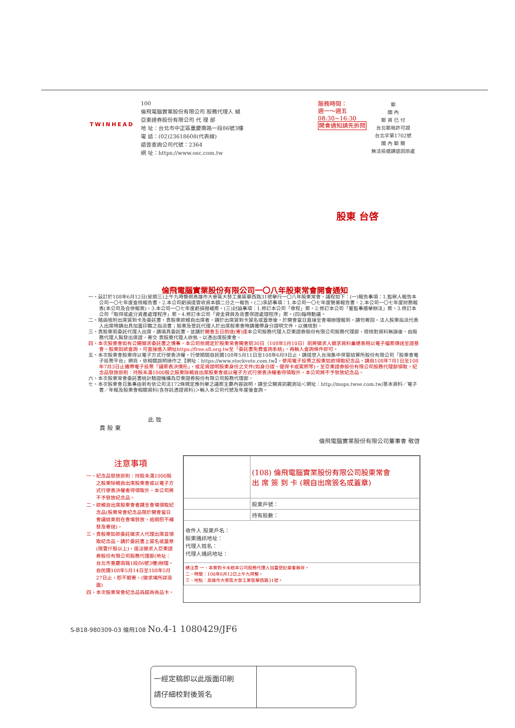TWINHEAD
100
倫飛電腦實業股份有限公司 股務代理人 緘
亞東證券股份有限公司 代 理 部
地 址：台北市中正區重慶南路一段86號3樓
電 話：(02)23618608(代表線)
語音查詢公司代號：2364
網 址：https://www.osc.com.tw
服務時間：
週一～週五
08:30~16:30
開會通知請先拆閱
郵
國 內
郵 資 已 付
台北郵局許可證
台北字第1702號
國 內 郵 簡
無法投遞請退回原處
股東 台啓
倫飛電腦實業股份有限公司一〇八年股東常會開會通知
一、茲訂於108年6月12日(星期三)上午九時整假高雄市大寮區大發工業區華西路31號舉行一〇八年股東常會，議程如下：(一)報告事項：1.監察人報告本公司一〇七年度查核報告書。2.本公司虧損達實收資本額二分之一報告。(二)承認事項：1.本公司一〇七年度營業報告書。2.本公司一〇七年度財務報表(本公司及合併報表)。3.本公司一〇七年度虧損撥補案。(三)討論事項：1.修訂本公司「章程」案。2.修訂本公司「董監事選舉辦法」案。3.修訂本公司「取得或處分資產處理程序」案。4.修訂本公司「資金貸與及背書保證處理程序」案。(四)臨時動議。
二、隨函檢附出席簽到卡及委託書，貴股東欲親自出席者，請於出席簽到卡簽名或蓋章後，於開會當日直接至會場辦理報到，請勿寄回。法人股東指派代表人出席時請出具加蓋印鑑之指派書；股東及受託代理人於出席股東會時請攜帶身分證明文件，以備核對。
三、貴股東若委託代理人出席，請填具委託書，並請於開會五日前送(寄)達本公司股務代理人亞東證券股份有限公司股務代理部，經核對資料無誤後，由股務代理人製發出席證，寄交 貴股東代理人收執，以憑出席股東會。
四、本次股東會如有公開徵求委託書之情事，本公司依規定於股東常會開會前30日（108年5月10日）前將徵求人徵求資料彙總表冊以電子檔案傳送至證基會。股東如欲查詢，可直接進入網址https://free.sfi.org.tw至「委託書免費查詢系統」，再輸入查詢條件即可。
五、本次股東會股東得以電子方式行使表決權，行使期間自民國108年5月11日至108年6月9日止，請逕登入台灣集中保管結算所股份有限公司「股東會電子投票平台」網頁，依相關說明操作之【網址：https://www.stockvote.com.tw】。使用電子投票之股東如欲領取紀念品，請自108年7月1日至108年7月3日止攜帶電子投票「議案表決情形」，或足資證明股東身份之文件(如身分證、健保卡或駕照等)，至亞東證券股份有限公司股務代理部領取。紀念品發放原則：持股未滿1000股之股東除親自出席股東會或以電子方式行使表決權者得領取外，本公司將不予發放紀念品。
六、本次股東常會委託書統計驗證機構為亞東證券股份有限公司股務代理部。
七、本次股東會召集事由若有依公司法172條規定應列舉之議案主要內容說明，請至公開資訊觀測站＜網址：http://mops.twse.com.tw/基本資料／電子書／年報及股東會相關資料(含存託憑證資料)＞輸入本公司代號及年度後查詢。
此 致
貴 股 東
倫飛電腦實業股份有限公司董事會 敬啓
注意事項
一、紀念品發放原則：持股未滿1000股之股東除親自出席股東會或以電子方式行使表決權者得領取外，本公司將不予發放紀念品。
二、欲親自出席股東會者請至會場領取紀念品(股東常會紀念品限於開會當日會議結束前在會場發放，逾期恕不補發及寄送)。
三、貴股東如欲委託徵求人代理出席並領取紀念品，請於委託書上簽名或蓋章(限壹仟股以上)，逕洽徵求人亞東證券股份有限公司股務代理部(地址：台北市重慶南路1段86號3樓)辦理，自民國108年5月14日至108年5月27日止，恕不郵寄。(徵求場所詳背面)
四、本次股東常會紀念品爲超商商品卡。
| | (108) 倫飛電腦實業股份有限公司股東常會 出 席 簽 到 卡 (親自出席簽名或蓋章) |
| | 股東戶號： |
| | 持有股數： |
| 收件人 股東戶名： 股東通訊地址： 代理人姓名： 代理人通訊地址： | |
| 請注意 一、本簽到卡未經本公司股務代理人加蓋登記章者無效。 二、時間：108年6月12日上午九時整。 三、地點：高雄市大寮區大發工業區華西路31號。 | |
S-B18-980309-03 倫飛108 No.4-1 1080429/JF6
一經定稿即以此版面印刷
請仔細校對後簽名